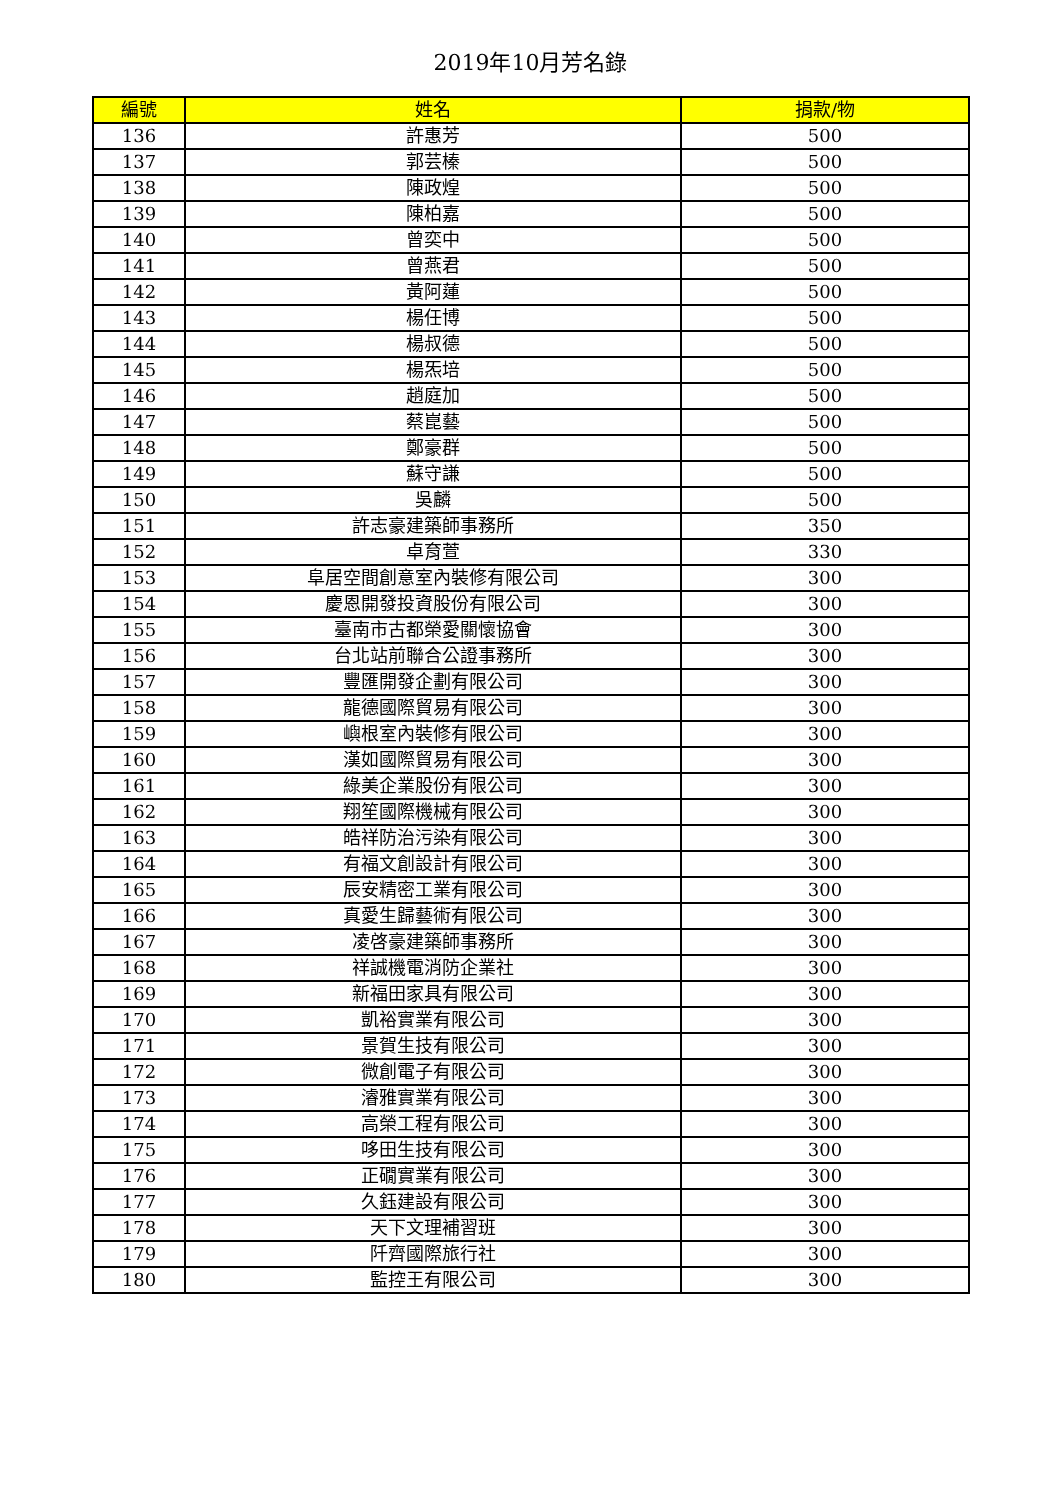2019年10月芳名錄
| 編號 | 姓名 | 捐款/物 |
| --- | --- | --- |
| 136 | 許惠芳 | 500 |
| 137 | 郭芸榛 | 500 |
| 138 | 陳政煌 | 500 |
| 139 | 陳柏嘉 | 500 |
| 140 | 曾奕中 | 500 |
| 141 | 曾燕君 | 500 |
| 142 | 黃阿蓮 | 500 |
| 143 | 楊任博 | 500 |
| 144 | 楊叔德 | 500 |
| 145 | 楊炁培 | 500 |
| 146 | 趙庭加 | 500 |
| 147 | 蔡崑藝 | 500 |
| 148 | 鄭豪群 | 500 |
| 149 | 蘇守謙 | 500 |
| 150 | 吳麟 | 500 |
| 151 | 許志豪建築師事務所 | 350 |
| 152 | 卓育萱 | 330 |
| 153 | 阜居空間創意室內裝修有限公司 | 300 |
| 154 | 慶恩開發投資股份有限公司 | 300 |
| 155 | 臺南市古都榮愛關懷協會 | 300 |
| 156 | 台北站前聯合公證事務所 | 300 |
| 157 | 豐匯開發企劃有限公司 | 300 |
| 158 | 龍德國際貿易有限公司 | 300 |
| 159 | 嶼根室內裝修有限公司 | 300 |
| 160 | 漢如國際貿易有限公司 | 300 |
| 161 | 綠美企業股份有限公司 | 300 |
| 162 | 翔笙國際機械有限公司 | 300 |
| 163 | 皓祥防治污染有限公司 | 300 |
| 164 | 有福文創設計有限公司 | 300 |
| 165 | 辰安精密工業有限公司 | 300 |
| 166 | 真愛生歸藝術有限公司 | 300 |
| 167 | 凌啓豪建築師事務所 | 300 |
| 168 | 祥誠機電消防企業社 | 300 |
| 169 | 新福田家具有限公司 | 300 |
| 170 | 凱裕實業有限公司 | 300 |
| 171 | 景賀生技有限公司 | 300 |
| 172 | 微創電子有限公司 | 300 |
| 173 | 濬雅實業有限公司 | 300 |
| 174 | 高榮工程有限公司 | 300 |
| 175 | 哆田生技有限公司 | 300 |
| 176 | 正礀實業有限公司 | 300 |
| 177 | 久鈺建設有限公司 | 300 |
| 178 | 天下文理補習班 | 300 |
| 179 | 阡齊國際旅行社 | 300 |
| 180 | 監控王有限公司 | 300 |